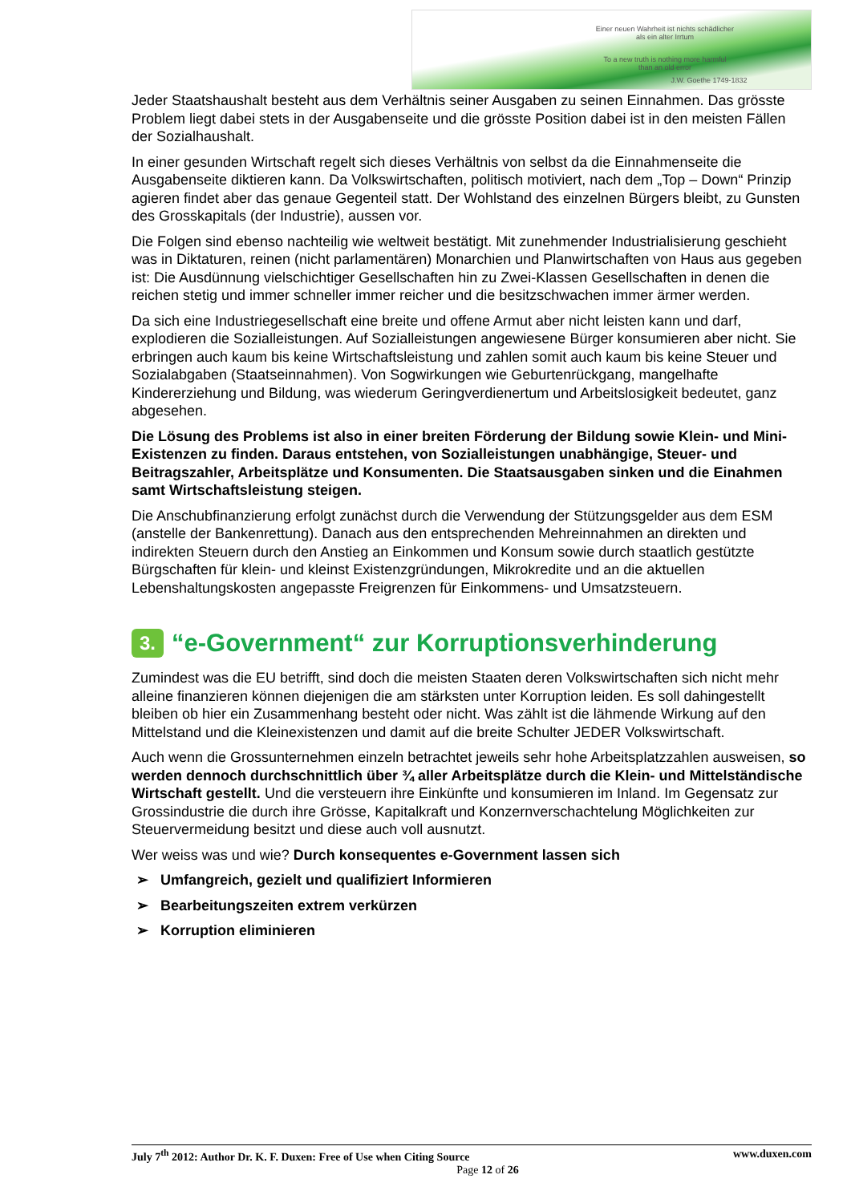Einer neuen Wahrheit ist nichts schädlicher
als ein alter Irrtum
To a new truth is nothing more harmful
than an old error
J.W. Goethe 1749-1832
Jeder Staatshaushalt besteht aus dem Verhältnis seiner Ausgaben zu seinen Einnahmen. Das grösste Problem liegt dabei stets in der Ausgabenseite und die grösste Position dabei ist in den meisten Fällen der Sozialhaushalt.
In einer gesunden Wirtschaft regelt sich dieses Verhältnis von selbst da die Einnahmenseite die Ausgabenseite diktieren kann. Da Volkswirtschaften, politisch motiviert, nach dem „Top – Down“ Prinzip agieren findet aber das genaue Gegenteil statt. Der Wohlstand des einzelnen Bürgers bleibt, zu Gunsten des Grosskapitals (der Industrie), aussen vor.
Die Folgen sind ebenso nachteilig wie weltweit bestätigt. Mit zunehmender Industrialisierung geschieht was in Diktaturen, reinen (nicht parlamentären) Monarchien und Planwirtschaften von Haus aus gegeben ist: Die Ausdünnung vielschichtiger Gesellschaften hin zu Zwei-Klassen Gesellschaften in denen die reichen stetig und immer schneller immer reicher und die besitzschwachen immer ärmer werden.
Da sich eine Industriegesellschaft eine breite und offene Armut aber nicht leisten kann und darf, explodieren die Sozialleistungen. Auf Sozialleistungen angewiesene Bürger konsumieren aber nicht. Sie erbringen auch kaum bis keine Wirtschaftsleistung und zahlen somit auch kaum bis keine Steuer und Sozialabgaben (Staatseinnahmen). Von Sogwirkungen wie Geburtenrückgang, mangelhafte Kindererziehung und Bildung, was wiederum Geringverdienertum und Arbeitslosigkeit bedeutet, ganz abgesehen.
Die Lösung des Problems ist also in einer breiten Förderung der Bildung sowie Klein- und Mini-Existenzen zu finden. Daraus entstehen, von Sozialleistungen unabhängige, Steuer- und Beitragszahler, Arbeitsplätze und Konsumenten. Die Staatsausgaben sinken und die Einahmen samt Wirtschaftsleistung steigen.
Die Anschubfinanzierung erfolgt zunächst durch die Verwendung der Stützungsgelder aus dem ESM (anstelle der Bankenrettung). Danach aus den entsprechenden Mehreinnahmen an direkten und indirekten Steuern durch den Anstieg an Einkommen und Konsum sowie durch staatlich gestützte Bürgschaften für klein- und kleinst Existenzgründungen, Mikrokredite und an die aktuellen Lebenshaltungskosten angepasste Freigrenzen für Einkommens- und Umsatzsteuern.
3. “e-Government“ zur Korruptionsverhinderung
Zumindest was die EU betrifft, sind doch die meisten Staaten deren Volkswirtschaften sich nicht mehr alleine finanzieren können diejenigen die am stärksten unter Korruption leiden. Es soll dahingestellt bleiben ob hier ein Zusammenhang besteht oder nicht. Was zählt ist die lähmende Wirkung auf den Mittelstand und die Kleinexistenzen und damit auf die breite Schulter JEDER Volkswirtschaft.
Auch wenn die Grossunternehmen einzeln betrachtet jeweils sehr hohe Arbeitsplatzzahlen ausweisen, so werden dennoch durchschnittlich über ¾ aller Arbeitsplätze durch die Klein- und Mittelständische Wirtschaft gestellt. Und die versteuern ihre Einkünfte und konsumieren im Inland. Im Gegensatz zur Grossindustrie die durch ihre Grösse, Kapitalkraft und Konzernverschachtelung Möglichkeiten zur Steuervermeidung besitzt und diese auch voll ausnutzt.
Wer weiss was und wie? Durch konsequentes e-Government lassen sich
➢ Umfangreich, gezielt und qualifiziert Informieren
➢ Bearbeitungszeiten extrem verkürzen
➢ Korruption eliminieren
July 7<sup>th</sup> 2012: Author Dr. K. F. Duxen: Free of Use when Citing Source www.duxen.com
Page 12 of 26